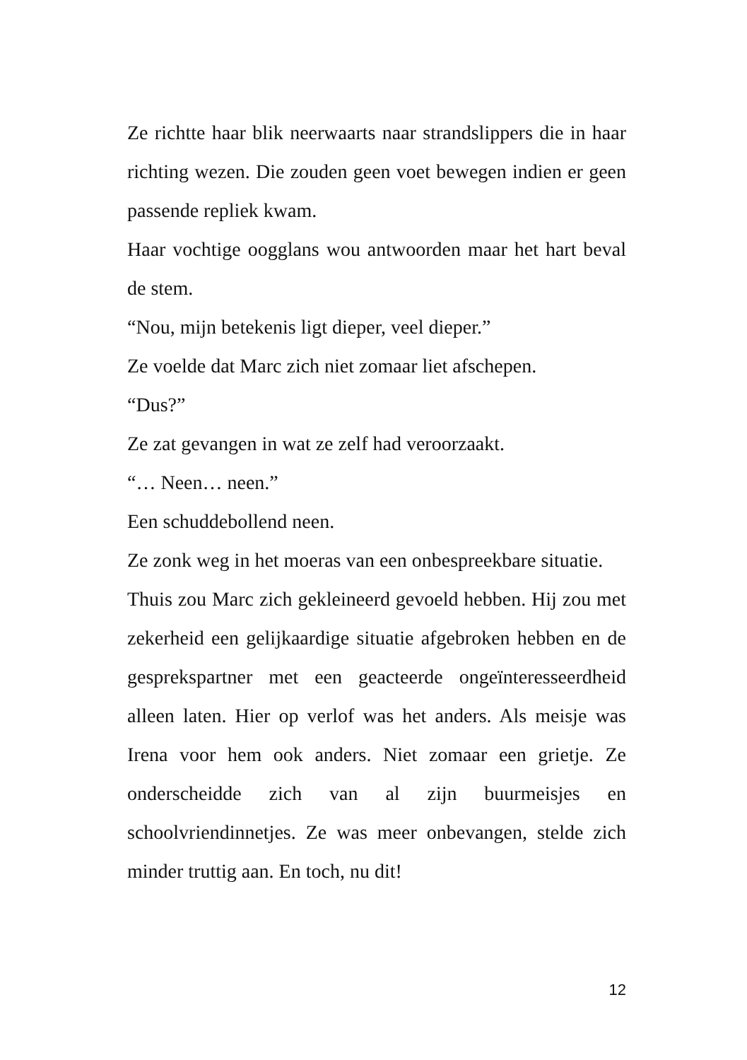Ze richtte haar blik neerwaarts naar strandslippers die in haar richting wezen. Die zouden geen voet bewegen indien er geen passende repliek kwam.
Haar vochtige oogglans wou antwoorden maar het hart beval de stem.
“Nou, mijn betekenis ligt dieper, veel dieper.”
Ze voelde dat Marc zich niet zomaar liet afschepen.
“Dus?”
Ze zat gevangen in wat ze zelf had veroorzaakt.
“… Neen… neen.”
Een schuddebollend neen.
Ze zonk weg in het moeras van een onbespreekbare situatie.
Thuis zou Marc zich gekleineerd gevoeld hebben. Hij zou met zekerheid een gelijkaardige situatie afgebroken hebben en de gesprekspartner met een geacteerde ongeïnteresseerdheid alleen laten. Hier op verlof was het anders. Als meisje was Irena voor hem ook anders. Niet zomaar een grietje. Ze onderscheidde zich van al zijn buurmeisjes en schoolvriendinnetjes. Ze was meer onbevangen, stelde zich minder truttig aan. En toch, nu dit!
12